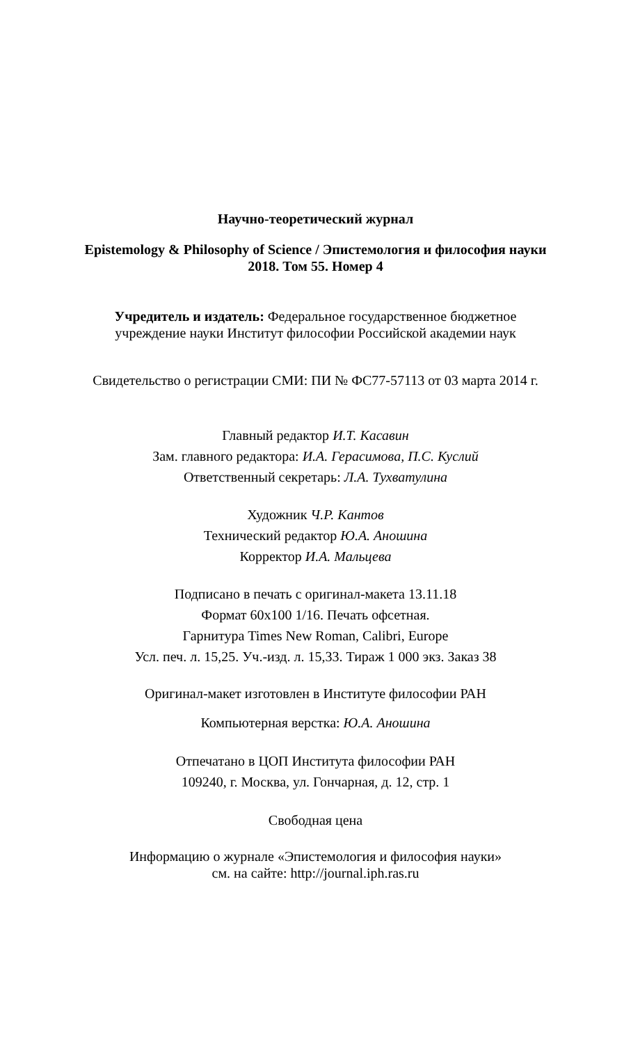Научно-теоретический журнал
Epistemology & Philosophy of Science / Эпистемология и философия науки
2018. Том 55. Номер 4
Учредитель и издатель: Федеральное государственное бюджетное
учреждение науки Институт философии Российской академии наук
Свидетельство о регистрации СМИ: ПИ № ФС77-57113 от 03 марта 2014 г.
Главный редактор И.Т. Касавин
Зам. главного редактора: И.А. Герасимова, П.С. Куслий
Ответственный секретарь: Л.А. Тухватулина
Художник Ч.Р. Кантов
Технический редактор Ю.А. Аношина
Корректор И.А. Мальцева
Подписано в печать с оригинал-макета 13.11.18
Формат 60х100 1/16. Печать офсетная.
Гарнитура Times New Roman, Calibri, Europe
Усл. печ. л. 15,25. Уч.-изд. л. 15,33. Тираж 1 000 экз. Заказ 38
Оригинал-макет изготовлен в Институте философии РАН
Компьютерная верстка: Ю.А. Аношина
Отпечатано в ЦОП Института философии РАН
109240, г. Москва, ул. Гончарная, д. 12, стр. 1
Свободная цена
Информацию о журнале «Эпистемология и философия науки»
см. на сайте: http://journal.iph.ras.ru